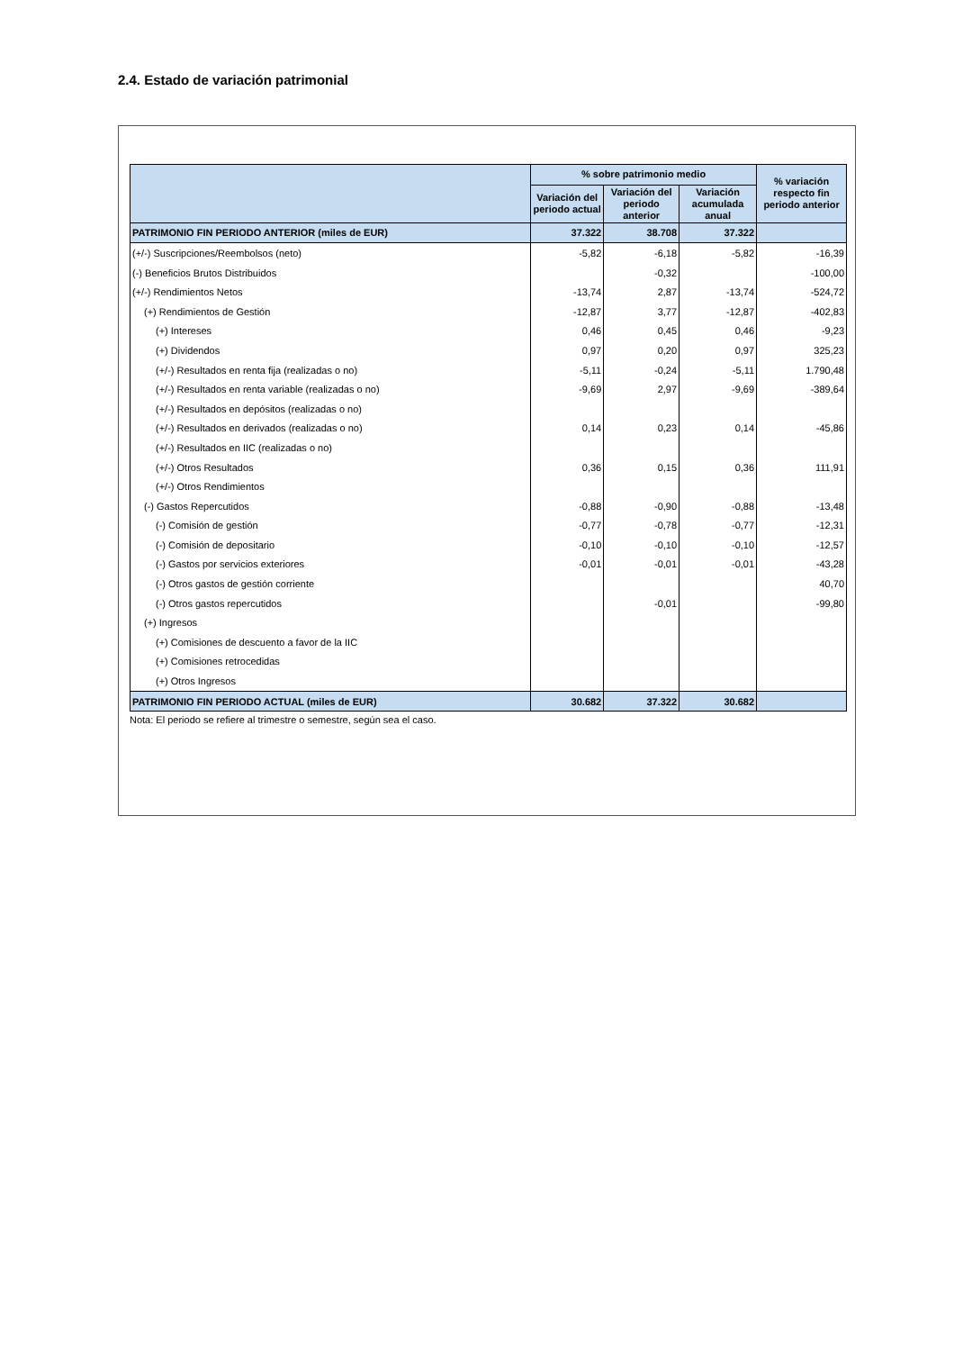2.4. Estado de variación patrimonial
| | % sobre patrimonio medio | | | % variación respecto fin periodo anterior |
| --- | --- | --- | --- | --- |
| | Variación del periodo actual | Variación del periodo anterior | Variación acumulada anual | |
| PATRIMONIO FIN PERIODO ANTERIOR (miles de EUR) | 37.322 | 38.708 | 37.322 | |
| (+/-) Suscripciones/Reembolsos (neto) | -5,82 | -6,18 | -5,82 | -16,39 |
| (-) Beneficios Brutos Distribuidos | | -0,32 | | -100,00 |
| (+/-) Rendimientos Netos | -13,74 | 2,87 | -13,74 | -524,72 |
| (+) Rendimientos de Gestión | -12,87 | 3,77 | -12,87 | -402,83 |
| (+) Intereses | 0,46 | 0,45 | 0,46 | -9,23 |
| (+) Dividendos | 0,97 | 0,20 | 0,97 | 325,23 |
| (+/-) Resultados en renta fija (realizadas o no) | -5,11 | -0,24 | -5,11 | 1.790,48 |
| (+/-) Resultados en renta variable (realizadas o no) | -9,69 | 2,97 | -9,69 | -389,64 |
| (+/-) Resultados en depósitos (realizadas o no) | | | | |
| (+/-) Resultados en derivados (realizadas o no) | 0,14 | 0,23 | 0,14 | -45,86 |
| (+/-) Resultados en IIC (realizadas o no) | | | | |
| (+/-) Otros Resultados | 0,36 | 0,15 | 0,36 | 111,91 |
| (+/-) Otros Rendimientos | | | | |
| (-) Gastos Repercutidos | -0,88 | -0,90 | -0,88 | -13,48 |
| (-) Comisión de gestión | -0,77 | -0,78 | -0,77 | -12,31 |
| (-) Comisión de depositario | -0,10 | -0,10 | -0,10 | -12,57 |
| (-) Gastos por servicios exteriores | -0,01 | -0,01 | -0,01 | -43,28 |
| (-) Otros gastos de gestión corriente | | | | 40,70 |
| (-) Otros gastos repercutidos | | -0,01 | | -99,80 |
| (+) Ingresos | | | | |
| (+) Comisiones de descuento a favor de la IIC | | | | |
| (+) Comisiones retrocedidas | | | | |
| (+) Otros Ingresos | | | | |
| PATRIMONIO FIN PERIODO ACTUAL (miles de EUR) | 30.682 | 37.322 | 30.682 | |
Nota: El periodo se refiere al trimestre o semestre, según sea el caso.